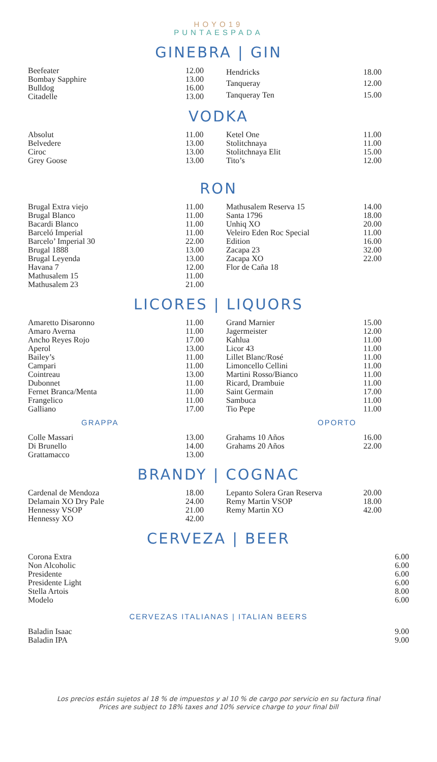HOYO19
PUNTAESPADA
GINEBRA | GIN
| Beefeater | 12.00 |
| Bombay Sapphire | 13.00 |
| Bulldog | 16.00 |
| Citadelle | 13.00 |
| Hendricks | 18.00 |
| Tanqueray | 12.00 |
| Tanqueray Ten | 15.00 |
VODKA
| Absolut | 11.00 |
| Belvedere | 13.00 |
| Ciroc | 13.00 |
| Grey Goose | 13.00 |
| Ketel One | 11.00 |
| Stolitchnaya | 11.00 |
| Stolitchnaya Elit | 15.00 |
| Tito’s | 12.00 |
RON
| Brugal Extra viejo | 11.00 |
| Brugal Blanco | 11.00 |
| Bacardi Blanco | 11.00 |
| Barceló Imperial | 11.00 |
| Barcelo’ Imperial 30 | 22.00 |
| Brugal 1888 | 13.00 |
| Brugal Leyenda | 13.00 |
| Havana 7 | 12.00 |
| Mathusalem 15 | 11.00 |
| Mathusalem 23 | 21.00 |
| Mathusalem Reserva 15 | 14.00 |
| Santa 1796 | 18.00 |
| Unhiq XO | 20.00 |
| Veleiro Eden Roc Special | 11.00 |
| Edition | 16.00 |
| Zacapa 23 | 32.00 |
| Zacapa XO | 22.00 |
| Flor de Caña 18 | |
LICORES | LIQUORS
| Amaretto Disaronno | 11.00 |
| Amaro Averna | 11.00 |
| Ancho Reyes Rojo | 17.00 |
| Aperol | 13.00 |
| Bailey’s | 11.00 |
| Campari | 11.00 |
| Cointreau | 13.00 |
| Dubonnet | 11.00 |
| Fernet Branca/Menta | 11.00 |
| Frangelico | 11.00 |
| Galliano | 17.00 |
| Grand Marnier | 15.00 |
| Jagermeister | 12.00 |
| Kahlua | 11.00 |
| Licor 43 | 11.00 |
| Lillet Blanc/Rosé | 11.00 |
| Limoncello Cellini | 11.00 |
| Martini Rosso/Bianco | 11.00 |
| Ricard, Drambuie | 11.00 |
| Saint Germain | 17.00 |
| Sambuca | 11.00 |
| Tio Pepe | 11.00 |
GRAPPA OPORTO
| Colle Massari | 13.00 |
| Di Brunello | 14.00 |
| Grattamacco | 13.00 |
| Grahams 10 Años | 16.00 |
| Grahams 20 Años | 22.00 |
BRANDY | COGNAC
| Cardenal de Mendoza | 18.00 |
| Delamain XO Dry Pale | 24.00 |
| Hennessy VSOP | 21.00 |
| Hennessy XO | 42.00 |
| Lepanto Solera Gran Reserva | 20.00 |
| Remy Martin VSOP | 18.00 |
| Remy Martin XO | 42.00 |
CERVEZA | BEER
| Corona Extra | 6.00 |
| Non Alcoholic | 6.00 |
| Presidente | 6.00 |
| Presidente Light | 6.00 |
| Stella Artois | 8.00 |
| Modelo | 6.00 |
CERVEZAS ITALIANAS | ITALIAN BEERS
| Baladin Isaac | 9.00 |
| Baladin IPA | 9.00 |
Los precios están sujetos al 18 % de impuestos y al 10 % de cargo por servicio en su factura final
Prices are subject to 18% taxes and 10% service charge to your final bill